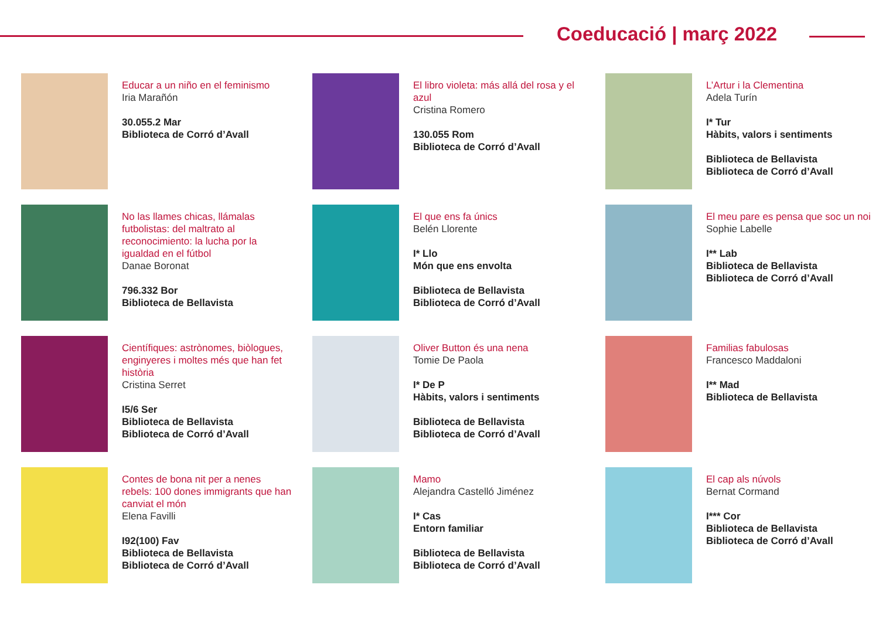Coeducació | març 2022
Educar a un niño en el feminismo
Iria Marañón
30.055.2 Mar
Biblioteca de Corró d’Avall
El libro violeta: más allá del rosa y el azul
Cristina Romero
130.055 Rom
Biblioteca de Corró d’Avall
L’Artur i la Clementina
Adela Turín
I* Tur
Hàbits, valors i sentiments
Biblioteca de Bellavista
Biblioteca de Corró d’Avall
No las llames chicas, llámalas futbolistas: del maltrato al reconocimiento: la lucha por la igualdad en el fútbol
Danae Boronat
796.332 Bor
Biblioteca de Bellavista
El que ens fa únics
Belén Llorente
I* Llo
Món que ens envolta
Biblioteca de Bellavista
Biblioteca de Corró d’Avall
El meu pare es pensa que soc un noi
Sophie Labelle
I** Lab
Biblioteca de Bellavista
Biblioteca de Corró d’Avall
Científiques: astrònomes, biòlogues, enginyeres i moltes més que han fet història
Cristina Serret
I5/6 Ser
Biblioteca de Bellavista
Biblioteca de Corró d’Avall
Oliver Button és una nena
Tomie De Paola
I* De P
Hàbits, valors i sentiments
Biblioteca de Bellavista
Biblioteca de Corró d’Avall
Familias fabulosas
Francesco Maddaloni
I** Mad
Biblioteca de Bellavista
Contes de bona nit per a nenes rebels: 100 dones immigrants que han canviat el món
Elena Favilli
I92(100) Fav
Biblioteca de Bellavista
Biblioteca de Corró d’Avall
Mamo
Alejandra Castelló Jiménez
I* Cas
Entorn familiar
Biblioteca de Bellavista
Biblioteca de Corró d’Avall
El cap als núvols
Bernat Cormand
I*** Cor
Biblioteca de Bellavista
Biblioteca de Corró d’Avall